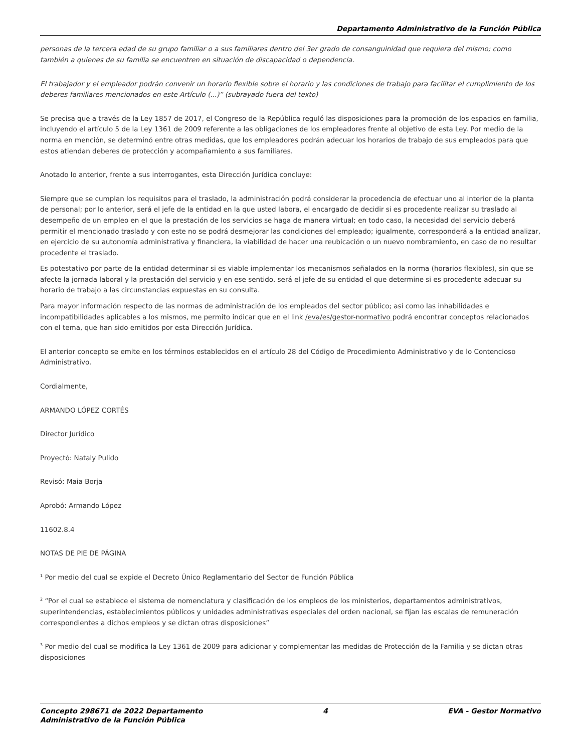Departamento Administrativo de la Función Pública
personas de la tercera edad de su grupo familiar o a sus familiares dentro del 3er grado de consanguinidad que requiera del mismo; como también a quienes de su familia se encuentren en situación de discapacidad o dependencia.
El trabajador y el empleador podrán convenir un horario flexible sobre el horario y las condiciones de trabajo para facilitar el cumplimiento de los deberes familiares mencionados en este Artículo (...)” (subrayado fuera del texto)
Se precisa que a través de la Ley 1857 de 2017, el Congreso de la República reguló las disposiciones para la promoción de los espacios en familia, incluyendo el artículo 5 de la Ley 1361 de 2009 referente a las obligaciones de los empleadores frente al objetivo de esta Ley. Por medio de la norma en mención, se determinó entre otras medidas, que los empleadores podrán adecuar los horarios de trabajo de sus empleados para que estos atiendan deberes de protección y acompañamiento a sus familiares.
Anotado lo anterior, frente a sus interrogantes, esta Dirección Jurídica concluye:
Siempre que se cumplan los requisitos para el traslado, la administración podrá considerar la procedencia de efectuar uno al interior de la planta de personal; por lo anterior, será el jefe de la entidad en la que usted labora, el encargado de decidir si es procedente realizar su traslado al desempeño de un empleo en el que la prestación de los servicios se haga de manera virtual; en todo caso, la necesidad del servicio deberá permitir el mencionado traslado y con este no se podrá desmejorar las condiciones del empleado; igualmente, corresponderá a la entidad analizar, en ejercicio de su autonomía administrativa y financiera, la viabilidad de hacer una reubicación o un nuevo nombramiento, en caso de no resultar procedente el traslado.
Es potestativo por parte de la entidad determinar si es viable implementar los mecanismos señalados en la norma (horarios flexibles), sin que se afecte la jornada laboral y la prestación del servicio y en ese sentido, será el jefe de su entidad el que determine si es procedente adecuar su horario de trabajo a las circunstancias expuestas en su consulta.
Para mayor información respecto de las normas de administración de los empleados del sector público; así como las inhabilidades e incompatibilidades aplicables a los mismos, me permito indicar que en el link /eva/es/gestor-normativo podrá encontrar conceptos relacionados con el tema, que han sido emitidos por esta Dirección Jurídica.
El anterior concepto se emite en los términos establecidos en el artículo 28 del Código de Procedimiento Administrativo y de lo Contencioso Administrativo.
Cordialmente,
ARMANDO LÓPEZ CORTÉS
Director Jurídico
Proyectó: Nataly Pulido
Revisó: Maia Borja
Aprobó: Armando López
11602.8.4
NOTAS DE PIE DE PÁGINA
<sup>1</sup> Por medio del cual se expide el Decreto Único Reglamentario del Sector de Función Pública
<sup>2</sup> “Por el cual se establece el sistema de nomenclatura y clasificación de los empleos de los ministerios, departamentos administrativos, superintendencias, establecimientos públicos y unidades administrativas especiales del orden nacional, se fijan las escalas de remuneración correspondientes a dichos empleos y se dictan otras disposiciones”
<sup>3</sup> Por medio del cual se modifica la Ley 1361 de 2009 para adicionar y complementar las medidas de Protección de la Familia y se dictan otras disposiciones
Concepto 298671 de 2022 Departamento
Administrativo de la Función Pública
4 EVA - Gestor Normativo